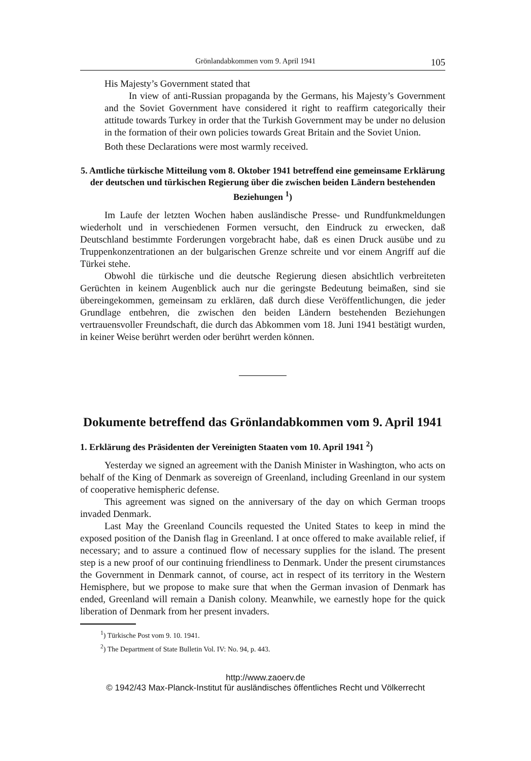Grönlandabkommen vom 9. April 1941 105
His Majesty’s Government stated that
In view of anti-Russian propaganda by the Germans, his Majesty’s Government and the Soviet Government have considered it right to reaffirm categorically their attitude towards Turkey in order that the Turkish Government may be under no delusion in the formation of their own policies towards Great Britain and the Soviet Union.
Both these Declarations were most warmly received.
5. Amtliche türkische Mitteilung vom 8. Oktober 1941 betreffend eine gemeinsame Erklärung der deutschen und türkischen Regierung über die zwischen beiden Ländern bestehenden Beziehungen <sup>1</sup>)
Im Laufe der letzten Wochen haben ausländische Presse- und Rundfunkmeldungen wiederholt und in verschiedenen Formen versucht, den Eindruck zu erwecken, daß Deutschland bestimmte Forderungen vorgebracht habe, daß es einen Druck ausübe und zu Truppenkonzentrationen an der bulgarischen Grenze schreite und vor einem Angriff auf die Türkei stehe.
Obwohl die türkische und die deutsche Regierung diesen absichtlich verbreiteten Gerüchten in keinem Augenblick auch nur die geringste Bedeutung beimaßen, sind sie übereingekommen, gemeinsam zu erklären, daß durch diese Veröffentlichungen, die jeder Grundlage entbehren, die zwischen den beiden Ländern bestehenden Beziehungen vertrauensvoller Freundschaft, die durch das Abkommen vom 18. Juni 1941 bestätigt wurden, in keiner Weise berührt werden oder berührt werden können.
Dokumente betreffend das Grönlandabkommen vom 9. April 1941
1. Erklärung des Präsidenten der Vereinigten Staaten vom 10. April 1941 <sup>2</sup>)
Yesterday we signed an agreement with the Danish Minister in Washington, who acts on behalf of the King of Denmark as sovereign of Greenland, including Greenland in our system of cooperative hemispheric defense.
This agreement was signed on the anniversary of the day on which German troops invaded Denmark.
Last May the Greenland Councils requested the United States to keep in mind the exposed position of the Danish flag in Greenland. I at once offered to make available relief, if necessary; and to assure a continued flow of necessary supplies for the island. The present step is a new proof of our continuing friendliness to Denmark. Under the present cirumstances the Government in Denmark cannot, of course, act in respect of its territory in the Western Hemisphere, but we propose to make sure that when the German invasion of Denmark has ended, Greenland will remain a Danish colony. Meanwhile, we earnestly hope for the quick liberation of Denmark from her present invaders.
<sup>1</sup>) Türkische Post vom 9. 10. 1941.
<sup>2</sup>) The Department of State Bulletin Vol. IV: No. 94, p. 443.
http://www.zaoerv.de
© 1942/43 Max-Planck-Institut für ausländisches öffentliches Recht und Völkerrecht